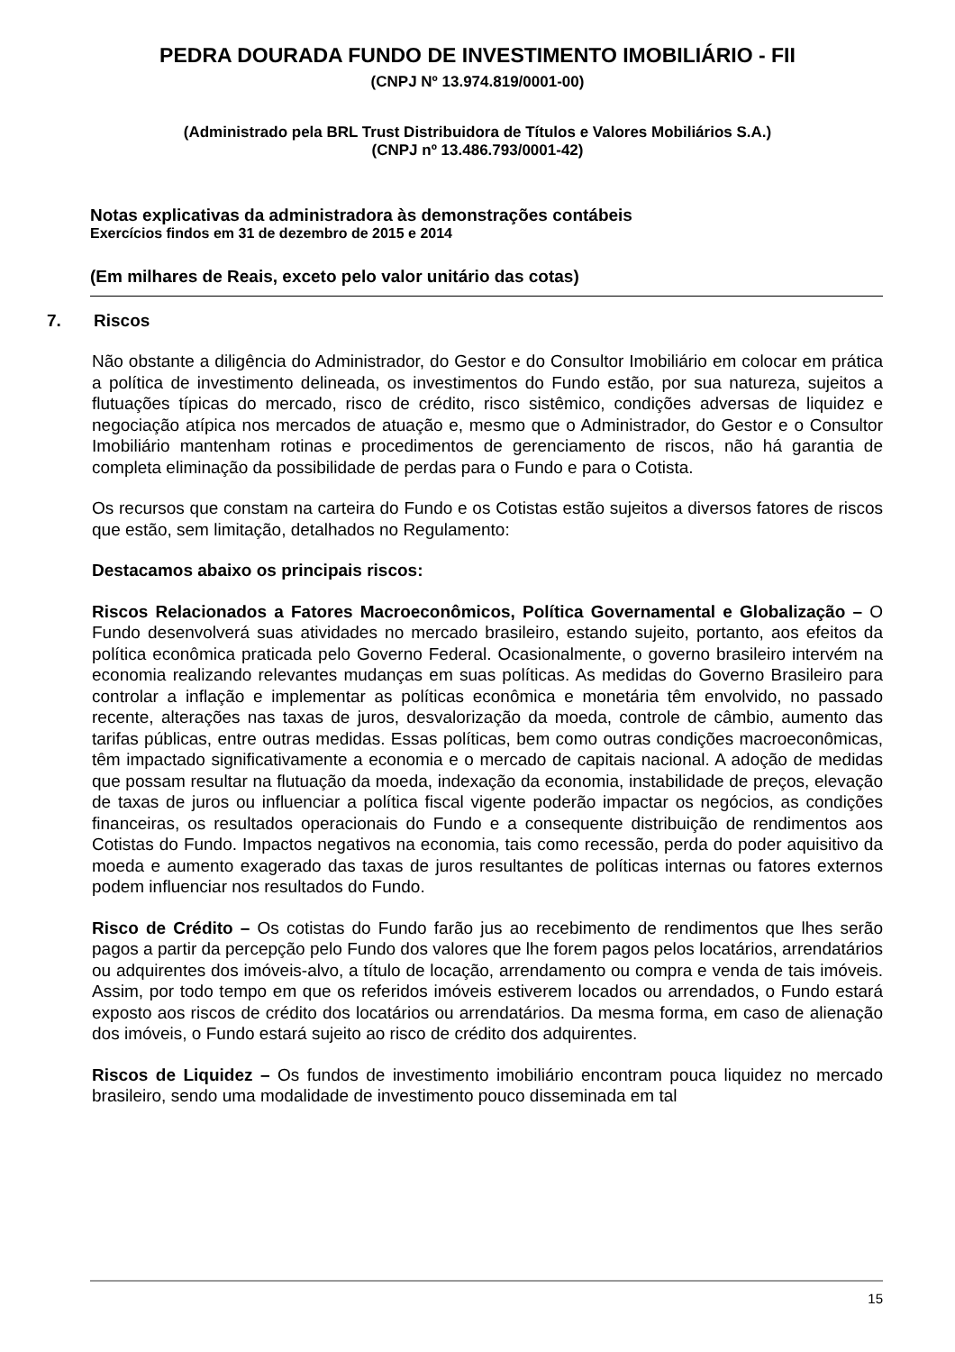PEDRA DOURADA FUNDO DE INVESTIMENTO IMOBILIÁRIO - FII
(CNPJ Nº 13.974.819/0001-00)
(Administrado pela BRL Trust Distribuidora de Títulos e Valores Mobiliários S.A.)
(CNPJ nº 13.486.793/0001-42)
Notas explicativas da administradora às demonstrações contábeis
Exercícios findos em 31 de dezembro de 2015 e 2014
(Em milhares de Reais, exceto pelo valor unitário das cotas)
7. Riscos
Não obstante a diligência do Administrador, do Gestor e do Consultor Imobiliário em colocar em prática a política de investimento delineada, os investimentos do Fundo estão, por sua natureza, sujeitos a flutuações típicas do mercado, risco de crédito, risco sistêmico, condições adversas de liquidez e negociação atípica nos mercados de atuação e, mesmo que o Administrador, do Gestor e o Consultor Imobiliário mantenham rotinas e procedimentos de gerenciamento de riscos, não há garantia de completa eliminação da possibilidade de perdas para o Fundo e para o Cotista.
Os recursos que constam na carteira do Fundo e os Cotistas estão sujeitos a diversos fatores de riscos que estão, sem limitação, detalhados no Regulamento:
Destacamos abaixo os principais riscos:
Riscos Relacionados a Fatores Macroeconômicos, Política Governamental e Globalização – O Fundo desenvolverá suas atividades no mercado brasileiro, estando sujeito, portanto, aos efeitos da política econômica praticada pelo Governo Federal. Ocasionalmente, o governo brasileiro intervém na economia realizando relevantes mudanças em suas políticas. As medidas do Governo Brasileiro para controlar a inflação e implementar as políticas econômica e monetária têm envolvido, no passado recente, alterações nas taxas de juros, desvalorização da moeda, controle de câmbio, aumento das tarifas públicas, entre outras medidas. Essas políticas, bem como outras condições macroeconômicas, têm impactado significativamente a economia e o mercado de capitais nacional. A adoção de medidas que possam resultar na flutuação da moeda, indexação da economia, instabilidade de preços, elevação de taxas de juros ou influenciar a política fiscal vigente poderão impactar os negócios, as condições financeiras, os resultados operacionais do Fundo e a consequente distribuição de rendimentos aos Cotistas do Fundo. Impactos negativos na economia, tais como recessão, perda do poder aquisitivo da moeda e aumento exagerado das taxas de juros resultantes de políticas internas ou fatores externos podem influenciar nos resultados do Fundo.
Risco de Crédito – Os cotistas do Fundo farão jus ao recebimento de rendimentos que lhes serão pagos a partir da percepção pelo Fundo dos valores que lhe forem pagos pelos locatários, arrendatários ou adquirentes dos imóveis-alvo, a título de locação, arrendamento ou compra e venda de tais imóveis. Assim, por todo tempo em que os referidos imóveis estiverem locados ou arrendados, o Fundo estará exposto aos riscos de crédito dos locatários ou arrendatários. Da mesma forma, em caso de alienação dos imóveis, o Fundo estará sujeito ao risco de crédito dos adquirentes.
Riscos de Liquidez – Os fundos de investimento imobiliário encontram pouca liquidez no mercado brasileiro, sendo uma modalidade de investimento pouco disseminada em tal
15